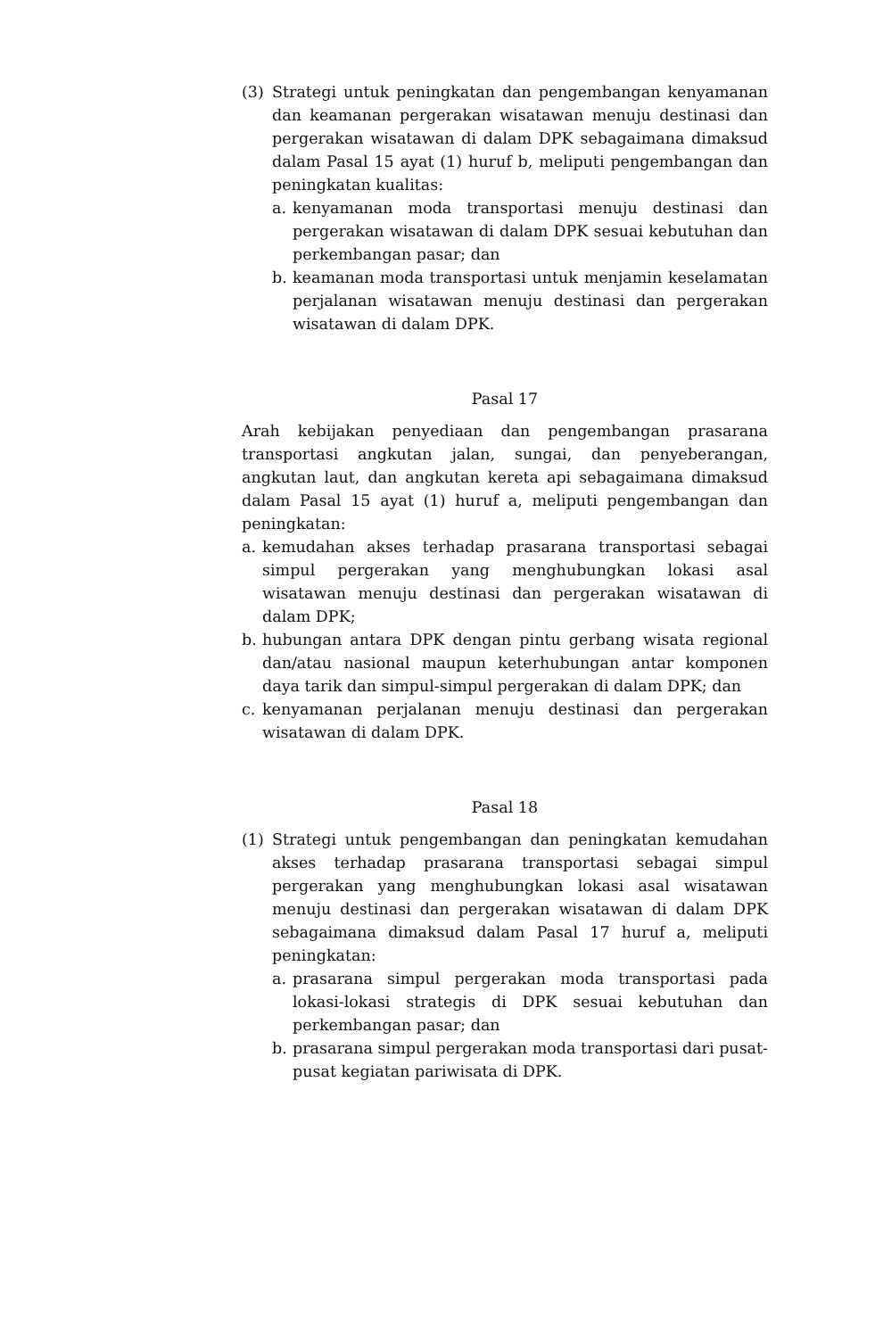(3) Strategi untuk peningkatan dan pengembangan kenyamanan dan keamanan pergerakan wisatawan menuju destinasi dan pergerakan wisatawan di dalam DPK sebagaimana dimaksud dalam Pasal 15 ayat (1) huruf b, meliputi pengembangan dan peningkatan kualitas:
a. kenyamanan moda transportasi menuju destinasi dan pergerakan wisatawan di dalam DPK sesuai kebutuhan dan perkembangan pasar; dan
b. keamanan moda transportasi untuk menjamin keselamatan perjalanan wisatawan menuju destinasi dan pergerakan wisatawan di dalam DPK.
Pasal 17
Arah kebijakan penyediaan dan pengembangan prasarana transportasi angkutan jalan, sungai, dan penyeberangan, angkutan laut, dan angkutan kereta api sebagaimana dimaksud dalam Pasal 15 ayat (1) huruf a, meliputi pengembangan dan peningkatan:
a. kemudahan akses terhadap prasarana transportasi sebagai simpul pergerakan yang menghubungkan lokasi asal wisatawan menuju destinasi dan pergerakan wisatawan di dalam DPK;
b. hubungan antara DPK dengan pintu gerbang wisata regional dan/atau nasional maupun keterhubungan antar komponen daya tarik dan simpul-simpul pergerakan di dalam DPK; dan
c. kenyamanan perjalanan menuju destinasi dan pergerakan wisatawan di dalam DPK.
Pasal 18
(1) Strategi untuk pengembangan dan peningkatan kemudahan akses terhadap prasarana transportasi sebagai simpul pergerakan yang menghubungkan lokasi asal wisatawan menuju destinasi dan pergerakan wisatawan di dalam DPK sebagaimana dimaksud dalam Pasal 17 huruf a, meliputi peningkatan:
a. prasarana simpul pergerakan moda transportasi pada lokasi-lokasi strategis di DPK sesuai kebutuhan dan perkembangan pasar; dan
b. prasarana simpul pergerakan moda transportasi dari pusat-pusat kegiatan pariwisata di DPK.